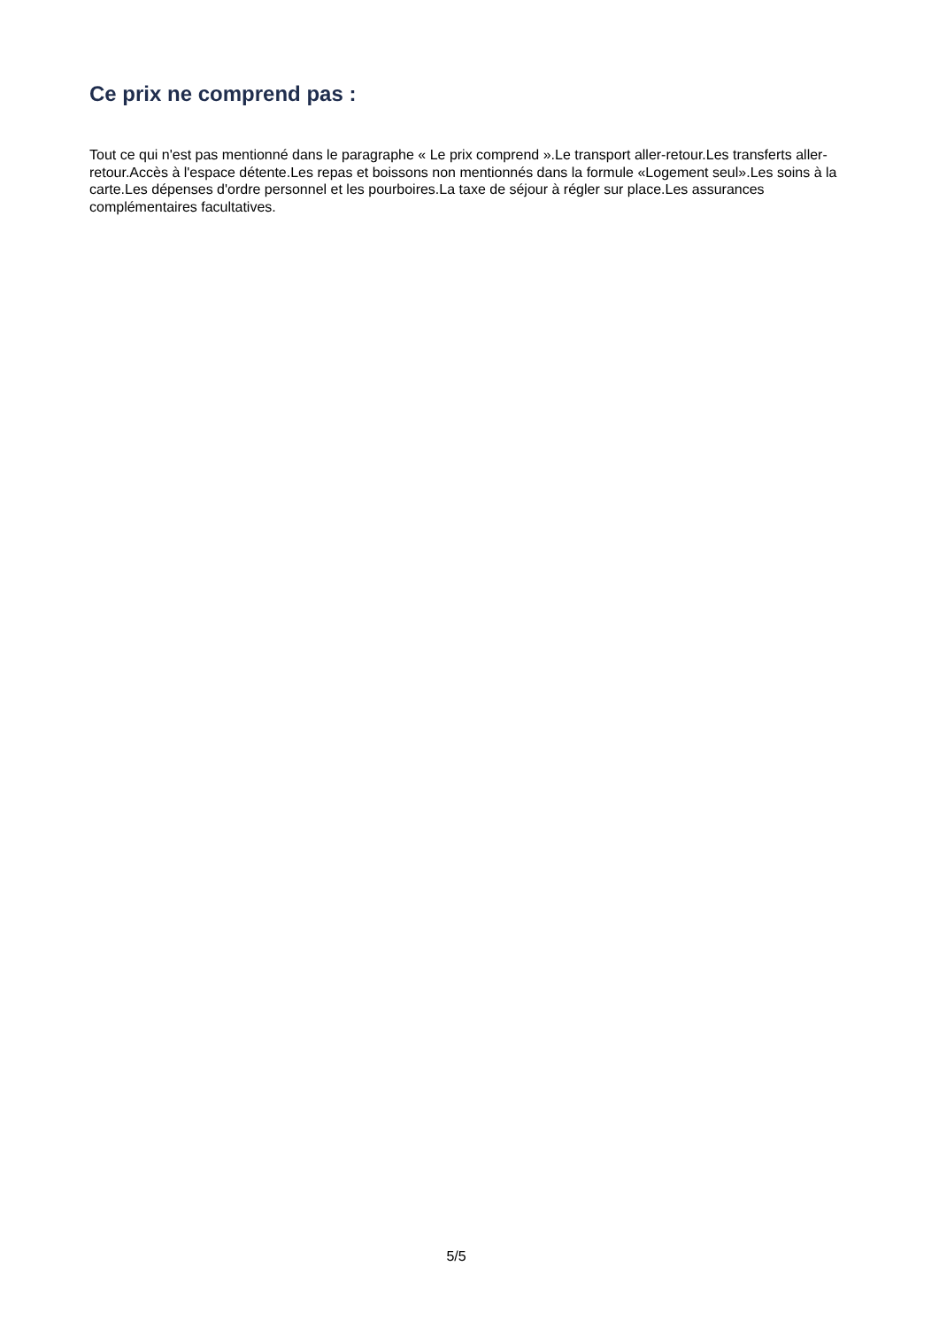Ce prix ne comprend pas :
Tout ce qui n'est pas mentionné dans le paragraphe « Le prix comprend ».Le transport aller-retour.Les transferts aller-retour.Accès à l'espace détente.Les repas et boissons non mentionnés dans la formule «Logement seul».Les soins à la carte.Les dépenses d'ordre personnel et les pourboires.La taxe de séjour à régler sur place.Les assurances complémentaires facultatives.
5/5